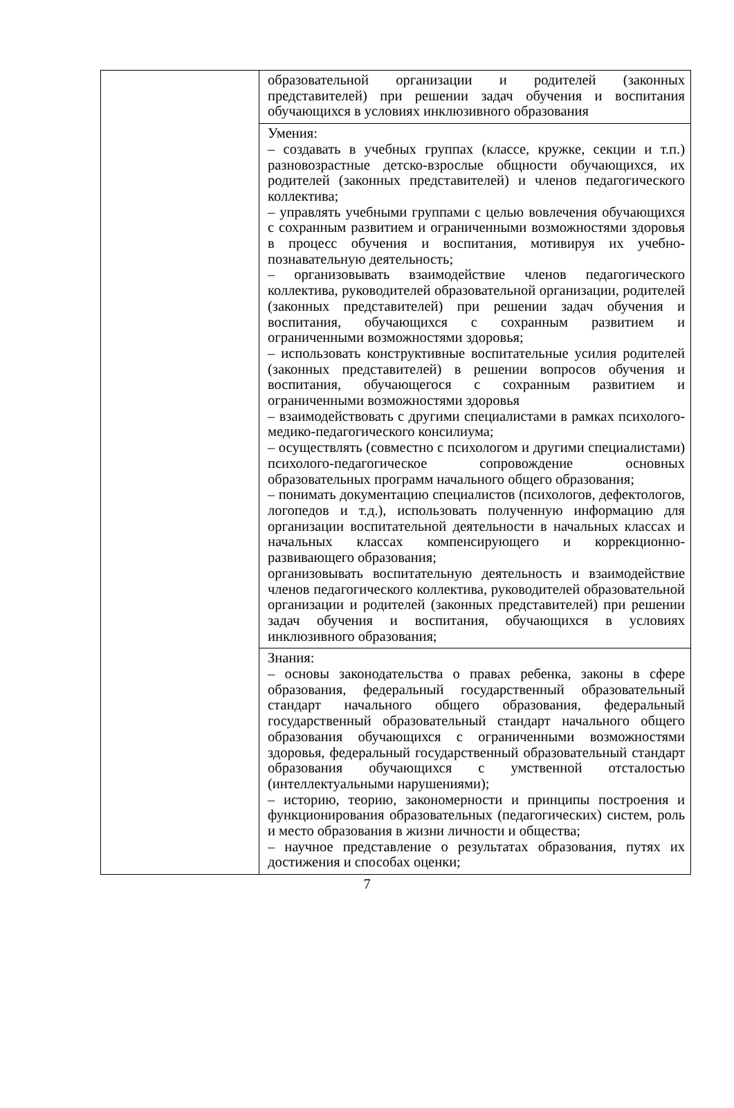| | образовательной организации и родителей (законных представителей) при решении задач обучения и воспитания обучающихся в условиях инклюзивного образования |
| | Умения: – создавать в учебных группах (классе, кружке, секции и т.п.) разновозрастные детско-взрослые общности обучающихся, их родителей (законных представителей) и членов педагогического коллектива; – управлять учебными группами с целью вовлечения обучающихся с сохранным развитием и ограниченными возможностями здоровья в процесс обучения и воспитания, мотивируя их учебно-познавательную деятельность; – организовывать взаимодействие членов педагогического коллектива, руководителей образовательной организации, родителей (законных представителей) при решении задач обучения и воспитания, обучающихся с сохранным развитием и ограниченными возможностями здоровья; – использовать конструктивные воспитательные усилия родителей (законных представителей) в решении вопросов обучения и воспитания, обучающегося с сохранным развитием и ограниченными возможностями здоровья – взаимодействовать с другими специалистами в рамках психолого-медико-педагогического консилиума; – осуществлять (совместно с психологом и другими специалистами) психолого-педагогическое сопровождение основных образовательных программ начального общего образования; – понимать документацию специалистов (психологов, дефектологов, логопедов и т.д.), использовать полученную информацию для организации воспитательной деятельности в начальных классах и начальных классах компенсирующего и коррекционно-развивающего образования; организовывать воспитательную деятельность и взаимодействие членов педагогического коллектива, руководителей образовательной организации и родителей (законных представителей) при решении задач обучения и воспитания, обучающихся в условиях инклюзивного образования; |
| | Знания: – основы законодательства о правах ребенка, законы в сфере образования, федеральный государственный образовательный стандарт начального общего образования, федеральный государственный образовательный стандарт начального общего образования обучающихся с ограниченными возможностями здоровья, федеральный государственный образовательный стандарт образования обучающихся с умственной отсталостью (интеллектуальными нарушениями); – историю, теорию, закономерности и принципы построения и функционирования образовательных (педагогических) систем, роль и место образования в жизни личности и общества; – научное представление о результатах образования, путях их достижения и способах оценки; |
7